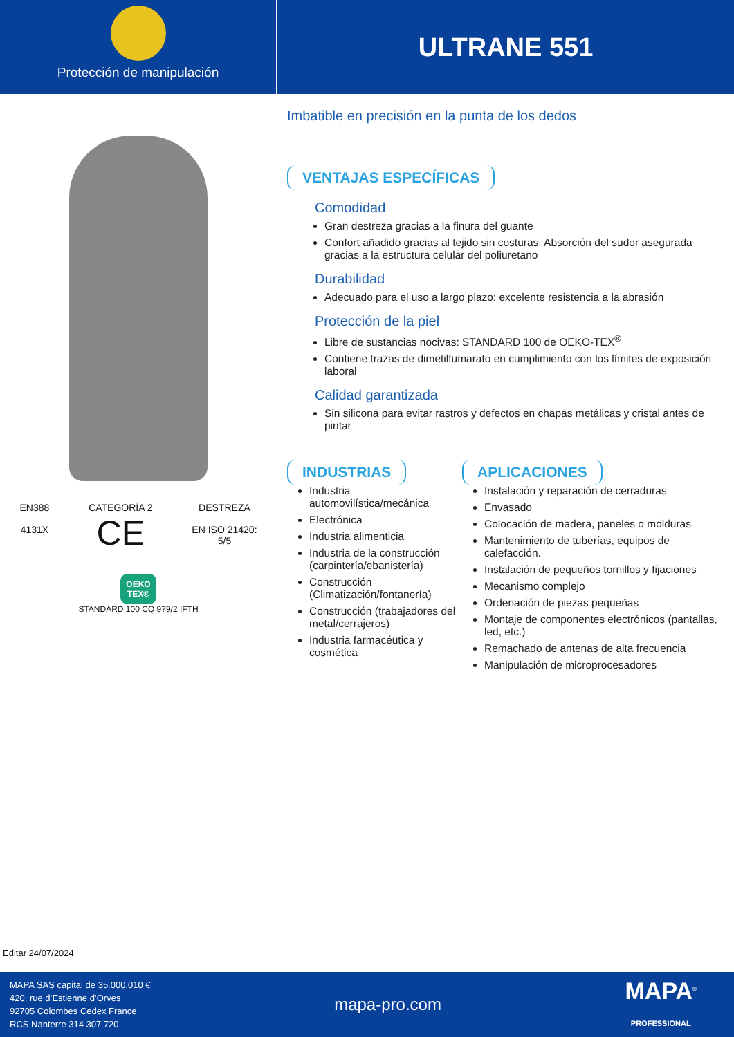Protección de manipulación
ULTRANE 551
EN388
4131X
CATEGORÍA 2
CE
DESTREZA
EN ISO 21420:
5/5
OEKO
TEX®
STANDARD 100 CQ 979/2 IFTH
Editar 24/07/2024
Imbatible en precisión en la punta de los dedos
VENTAJAS ESPECÍFICAS
Comodidad
Gran destreza gracias a la finura del guante
Confort añadido gracias al tejido sin costuras. Absorción del sudor asegurada gracias a la estructura celular del poliuretano
Durabilidad
Adecuado para el uso a largo plazo: excelente resistencia a la abrasión
Protección de la piel
Libre de sustancias nocivas: STANDARD 100 de OEKO-TEX<sup>®</sup>
Contiene trazas de dimetilfumarato en cumplimiento con los límites de exposición laboral
Calidad garantizada
Sin silicona para evitar rastros y defectos en chapas metálicas y cristal antes de pintar
INDUSTRIAS
Industria automovilística/mecánica
Electrónica
Industria alimenticia
Industria de la construcción (carpintería/ebanistería)
Construcción (Climatización/fontanería)
Construcción (trabajadores del metal/cerrajeros)
Industria farmacéutica y cosmética
APLICACIONES
Instalación y reparación de cerraduras
Envasado
Colocación de madera, paneles o molduras
Mantenimiento de tuberías, equipos de calefacción.
Instalación de pequeños tornillos y fijaciones
Mecanismo complejo
Ordenación de piezas pequeñas
Montaje de componentes electrónicos (pantallas, led, etc.)
Remachado de antenas de alta frecuencia
Manipulación de microprocesadores
MAPA SAS capital de 35.000.010 €
420, rue d’Estienne d’Orves
92705 Colombes Cedex France
RCS Nanterre 314 307 720
mapa-pro.com
MAPA<sup>®</sup>
PROFESSIONAL